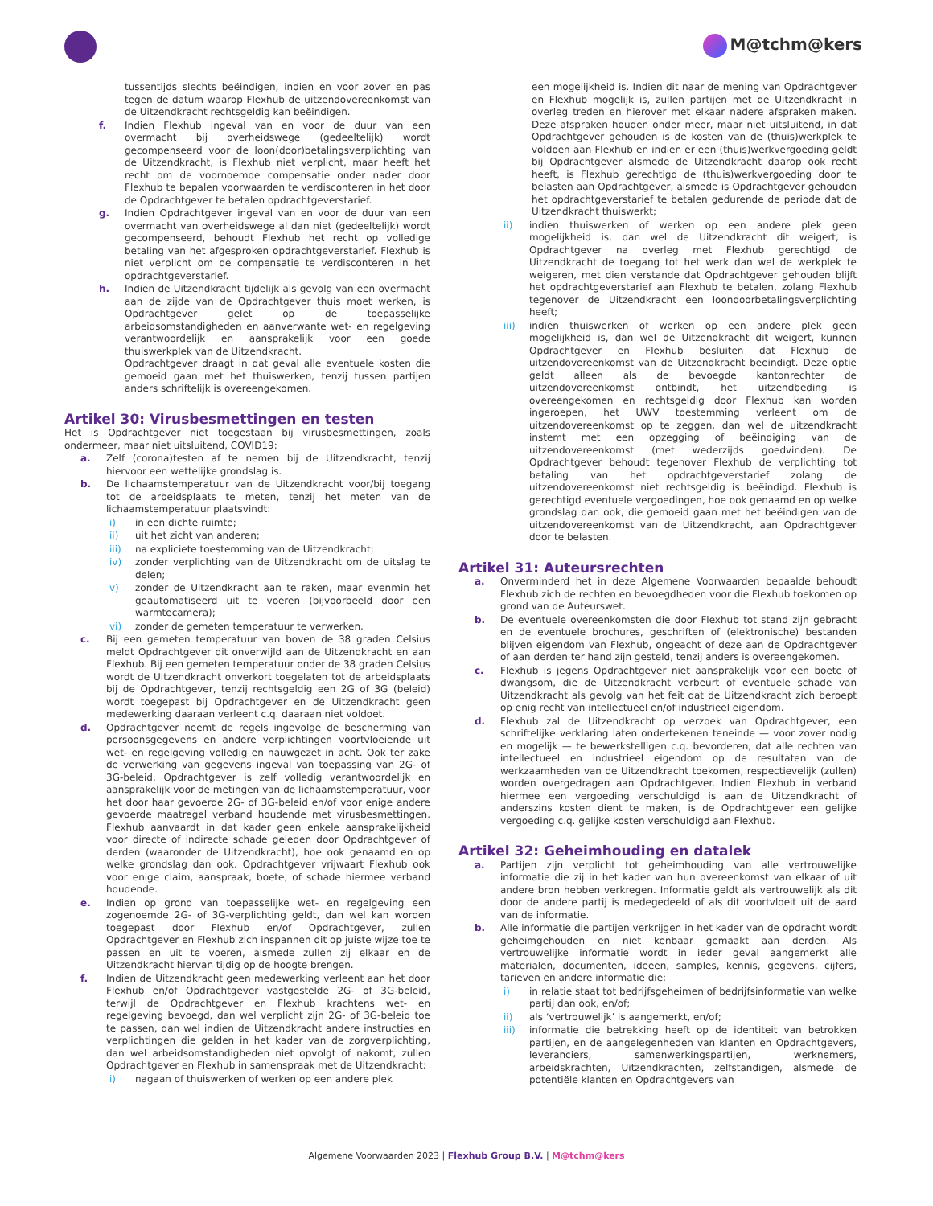M@tchm@kers
tussentijds slechts beëindigen, indien en voor zover en pas tegen de datum waarop Flexhub de uitzendovereenkomst van de Uitzendkracht rechtsgeldig kan beëindigen.
f. Indien Flexhub ingeval van en voor de duur van een overmacht bij overheidswege (gedeeltelijk) wordt gecompenseerd voor de loon(door)betalingsverplichting van de Uitzendkracht, is Flexhub niet verplicht, maar heeft het recht om de voornoemde compensatie onder nader door Flexhub te bepalen voorwaarden te verdisconteren in het door de Opdrachtgever te betalen opdrachtgeverstarief.
g. Indien Opdrachtgever ingeval van en voor de duur van een overmacht van overheidswege al dan niet (gedeeltelijk) wordt gecompenseerd, behoudt Flexhub het recht op volledige betaling van het afgesproken opdrachtgeverstarief. Flexhub is niet verplicht om de compensatie te verdisconteren in het opdrachtgeverstarief.
h. Indien de Uitzendkracht tijdelijk als gevolg van een overmacht aan de zijde van de Opdrachtgever thuis moet werken, is Opdrachtgever gelet op de toepasselijke arbeidsomstandigheden en aanverwante wet- en regelgeving verantwoordelijk en aansprakelijk voor een goede thuiswerkplek van de Uitzendkracht.
Opdrachtgever draagt in dat geval alle eventuele kosten die gemoeid gaan met het thuiswerken, tenzij tussen partijen anders schriftelijk is overeengekomen.
Artikel 30: Virusbesmettingen en testen
Het is Opdrachtgever niet toegestaan bij virusbesmettingen, zoals ondermeer, maar niet uitsluitend, COVID19:
a. Zelf (corona)testen af te nemen bij de Uitzendkracht, tenzij hiervoor een wettelijke grondslag is.
b. De lichaamstemperatuur van de Uitzendkracht voor/bij toegang tot de arbeidsplaats te meten, tenzij het meten van de lichaamstemperatuur plaatsvindt:
i) in een dichte ruimte;
ii) uit het zicht van anderen;
iii) na expliciete toestemming van de Uitzendkracht;
iv) zonder verplichting van de Uitzendkracht om de uitslag te delen;
v) zonder de Uitzendkracht aan te raken, maar evenmin het geautomatiseerd uit te voeren (bijvoorbeeld door een warmtecamera);
vi) zonder de gemeten temperatuur te verwerken.
c. Bij een gemeten temperatuur van boven de 38 graden Celsius meldt Opdrachtgever dit onverwijld aan de Uitzendkracht en aan Flexhub. Bij een gemeten temperatuur onder de 38 graden Celsius wordt de Uitzendkracht onverkort toegelaten tot de arbeidsplaats bij de Opdrachtgever, tenzij rechtsgeldig een 2G of 3G (beleid) wordt toegepast bij Opdrachtgever en de Uitzendkracht geen medewerking daaraan verleent c.q. daaraan niet voldoet.
d. Opdrachtgever neemt de regels ingevolge de bescherming van persoonsgegevens en andere verplichtingen voortvloeiende uit wet- en regelgeving volledig en nauwgezet in acht. Ook ter zake de verwerking van gegevens ingeval van toepassing van 2G- of 3G-beleid. Opdrachtgever is zelf volledig verantwoordelijk en aansprakelijk voor de metingen van de lichaamstemperatuur, voor het door haar gevoerde 2G- of 3G-beleid en/of voor enige andere gevoerde maatregel verband houdende met virusbesmettingen. Flexhub aanvaardt in dat kader geen enkele aansprakelijkheid voor directe of indirecte schade geleden door Opdrachtgever of derden (waaronder de Uitzendkracht), hoe ook genaamd en op welke grondslag dan ook. Opdrachtgever vrijwaart Flexhub ook voor enige claim, aanspraak, boete, of schade hiermee verband houdende.
e. Indien op grond van toepasselijke wet- en regelgeving een zogenoemde 2G- of 3G-verplichting geldt, dan wel kan worden toegepast door Flexhub en/of Opdrachtgever, zullen Opdrachtgever en Flexhub zich inspannen dit op juiste wijze toe te passen en uit te voeren, alsmede zullen zij elkaar en de Uitzendkracht hiervan tijdig op de hoogte brengen.
f. Indien de Uitzendkracht geen medewerking verleent aan het door Flexhub en/of Opdrachtgever vastgestelde 2G- of 3G-beleid, terwijl de Opdrachtgever en Flexhub krachtens wet- en regelgeving bevoegd, dan wel verplicht zijn 2G- of 3G-beleid toe te passen, dan wel indien de Uitzendkracht andere instructies en verplichtingen die gelden in het kader van de zorgverplichting, dan wel arbeidsomstandigheden niet opvolgt of nakomt, zullen Opdrachtgever en Flexhub in samenspraak met de Uitzendkracht:
i) nagaan of thuiswerken of werken op een andere plek
een mogelijkheid is. Indien dit naar de mening van Opdrachtgever en Flexhub mogelijk is, zullen partijen met de Uitzendkracht in overleg treden en hierover met elkaar nadere afspraken maken. Deze afspraken houden onder meer, maar niet uitsluitend, in dat Opdrachtgever gehouden is de kosten van de (thuis)werkplek te voldoen aan Flexhub en indien er een (thuis)werkvergoeding geldt bij Opdrachtgever alsmede de Uitzendkracht daarop ook recht heeft, is Flexhub gerechtigd de (thuis)werkvergoeding door te belasten aan Opdrachtgever, alsmede is Opdrachtgever gehouden het opdrachtgeverstarief te betalen gedurende de periode dat de Uitzendkracht thuiswerkt;
ii) indien thuiswerken of werken op een andere plek geen mogelijkheid is, dan wel de Uitzendkracht dit weigert, is Opdrachtgever na overleg met Flexhub gerechtigd de Uitzendkracht de toegang tot het werk dan wel de werkplek te weigeren, met dien verstande dat Opdrachtgever gehouden blijft het opdrachtgeverstarief aan Flexhub te betalen, zolang Flexhub tegenover de Uitzendkracht een loondoorbetalingsverplichting heeft;
iii) indien thuiswerken of werken op een andere plek geen mogelijkheid is, dan wel de Uitzendkracht dit weigert, kunnen Opdrachtgever en Flexhub besluiten dat Flexhub de uitzendovereenkomst van de Uitzendkracht beëindigt. Deze optie geldt alleen als de bevoegde kantonrechter de uitzendovereenkomst ontbindt, het uitzendbeding is overeengekomen en rechtsgeldig door Flexhub kan worden ingeroepen, het UWV toestemming verleent om de uitzendovereenkomst op te zeggen, dan wel de uitzendkracht instemt met een opzegging of beëindiging van de uitzendovereenkomst (met wederzijds goedvinden). De Opdrachtgever behoudt tegenover Flexhub de verplichting tot betaling van het opdrachtgeverstarief zolang de uitzendovereenkomst niet rechtsgeldig is beëindigd. Flexhub is gerechtigd eventuele vergoedingen, hoe ook genaamd en op welke grondslag dan ook, die gemoeid gaan met het beëindigen van de uitzendovereenkomst van de Uitzendkracht, aan Opdrachtgever door te belasten.
Artikel 31: Auteursrechten
a. Onverminderd het in deze Algemene Voorwaarden bepaalde behoudt Flexhub zich de rechten en bevoegdheden voor die Flexhub toekomen op grond van de Auteurswet.
b. De eventuele overeenkomsten die door Flexhub tot stand zijn gebracht en de eventuele brochures, geschriften of (elektronische) bestanden blijven eigendom van Flexhub, ongeacht of deze aan de Opdrachtgever of aan derden ter hand zijn gesteld, tenzij anders is overeengekomen.
c. Flexhub is jegens Opdrachtgever niet aansprakelijk voor een boete of dwangsom, die de Uitzendkracht verbeurt of eventuele schade van Uitzendkracht als gevolg van het feit dat de Uitzendkracht zich beroept op enig recht van intellectueel en/of industrieel eigendom.
d. Flexhub zal de Uitzendkracht op verzoek van Opdrachtgever, een schriftelijke verklaring laten ondertekenen teneinde — voor zover nodig en mogelijk — te bewerkstelligen c.q. bevorderen, dat alle rechten van intellectueel en industrieel eigendom op de resultaten van de werkzaamheden van de Uitzendkracht toekomen, respectievelijk (zullen) worden overgedragen aan Opdrachtgever. Indien Flexhub in verband hiermee een vergoeding verschuldigd is aan de Uitzendkracht of anderszins kosten dient te maken, is de Opdrachtgever een gelijke vergoeding c.q. gelijke kosten verschuldigd aan Flexhub.
Artikel 32: Geheimhouding en datalek
a. Partijen zijn verplicht tot geheimhouding van alle vertrouwelijke informatie die zij in het kader van hun overeenkomst van elkaar of uit andere bron hebben verkregen. Informatie geldt als vertrouwelijk als dit door de andere partij is medegedeeld of als dit voortvloeit uit de aard van de informatie.
b. Alle informatie die partijen verkrijgen in het kader van de opdracht wordt geheimgehouden en niet kenbaar gemaakt aan derden. Als vertrouwelijke informatie wordt in ieder geval aangemerkt alle materialen, documenten, ideeën, samples, kennis, gegevens, cijfers, tarieven en andere informatie die:
i) in relatie staat tot bedrijfsgeheimen of bedrijfsinformatie van welke partij dan ook, en/of;
ii) als ‘vertrouwelijk’ is aangemerkt, en/of;
iii) informatie die betrekking heeft op de identiteit van betrokken partijen, en de aangelegenheden van klanten en Opdrachtgevers, leveranciers, samenwerkingspartijen, werknemers, arbeidskrachten, Uitzendkrachten, zelfstandigen, alsmede de potentiële klanten en Opdrachtgevers van
Algemene Voorwaarden 2023 | Flexhub Group B.V. | M@tchm@kers